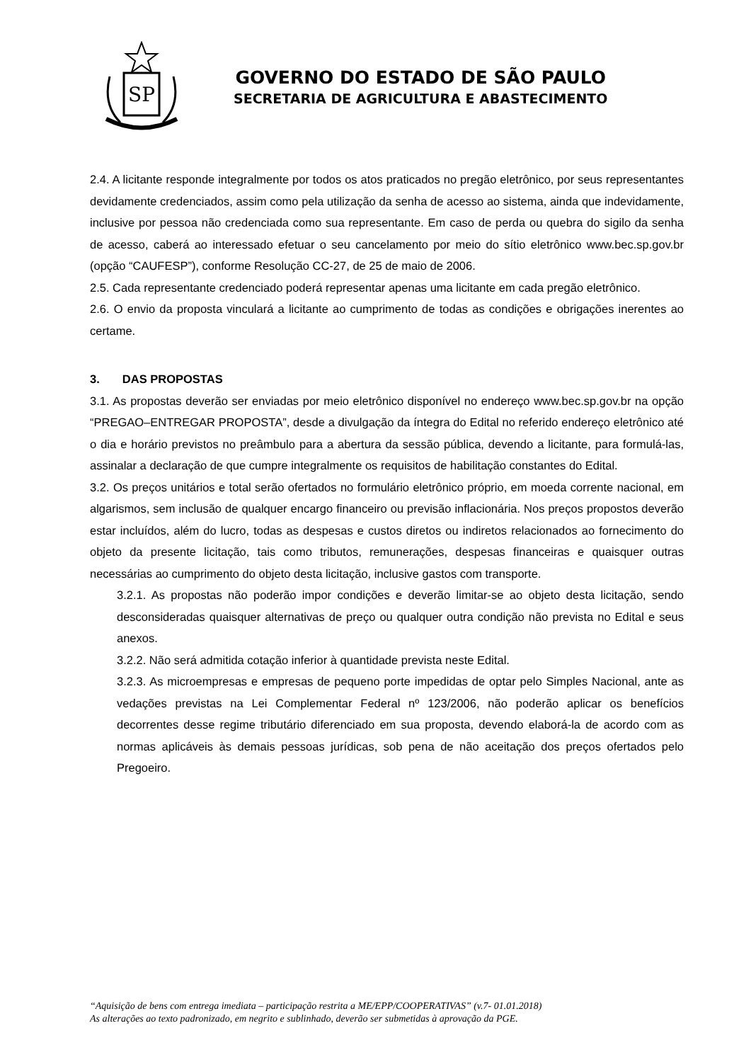SP
GOVERNO DO ESTADO DE SÃO PAULO
SECRETARIA DE AGRICULTURA E ABASTECIMENTO
2.4. A licitante responde integralmente por todos os atos praticados no pregão eletrônico, por seus representantes devidamente credenciados, assim como pela utilização da senha de acesso ao sistema, ainda que indevidamente, inclusive por pessoa não credenciada como sua representante. Em caso de perda ou quebra do sigilo da senha de acesso, caberá ao interessado efetuar o seu cancelamento por meio do sítio eletrônico www.bec.sp.gov.br (opção “CAUFESP”), conforme Resolução CC-27, de 25 de maio de 2006.
2.5. Cada representante credenciado poderá representar apenas uma licitante em cada pregão eletrônico.
2.6. O envio da proposta vinculará a licitante ao cumprimento de todas as condições e obrigações inerentes ao certame.
3. DAS PROPOSTAS
3.1. As propostas deverão ser enviadas por meio eletrônico disponível no endereço www.bec.sp.gov.br na opção “PREGAO–ENTREGAR PROPOSTA”, desde a divulgação da íntegra do Edital no referido endereço eletrônico até o dia e horário previstos no preâmbulo para a abertura da sessão pública, devendo a licitante, para formulá-las, assinalar a declaração de que cumpre integralmente os requisitos de habilitação constantes do Edital.
3.2. Os preços unitários e total serão ofertados no formulário eletrônico próprio, em moeda corrente nacional, em algarismos, sem inclusão de qualquer encargo financeiro ou previsão inflacionária. Nos preços propostos deverão estar incluídos, além do lucro, todas as despesas e custos diretos ou indiretos relacionados ao fornecimento do objeto da presente licitação, tais como tributos, remunerações, despesas financeiras e quaisquer outras necessárias ao cumprimento do objeto desta licitação, inclusive gastos com transporte.
3.2.1. As propostas não poderão impor condições e deverão limitar-se ao objeto desta licitação, sendo desconsideradas quaisquer alternativas de preço ou qualquer outra condição não prevista no Edital e seus anexos.
3.2.2. Não será admitida cotação inferior à quantidade prevista neste Edital.
3.2.3. As microempresas e empresas de pequeno porte impedidas de optar pelo Simples Nacional, ante as vedações previstas na Lei Complementar Federal nº 123/2006, não poderão aplicar os benefícios decorrentes desse regime tributário diferenciado em sua proposta, devendo elaborá-la de acordo com as normas aplicáveis às demais pessoas jurídicas, sob pena de não aceitação dos preços ofertados pelo Pregoeiro.
“Aquisição de bens com entrega imediata – participação restrita a ME/EPP/COOPERATIVAS” (v.7- 01.01.2018)
As alterações ao texto padronizado, em negrito e sublinhado, deverão ser submetidas à aprovação da PGE.